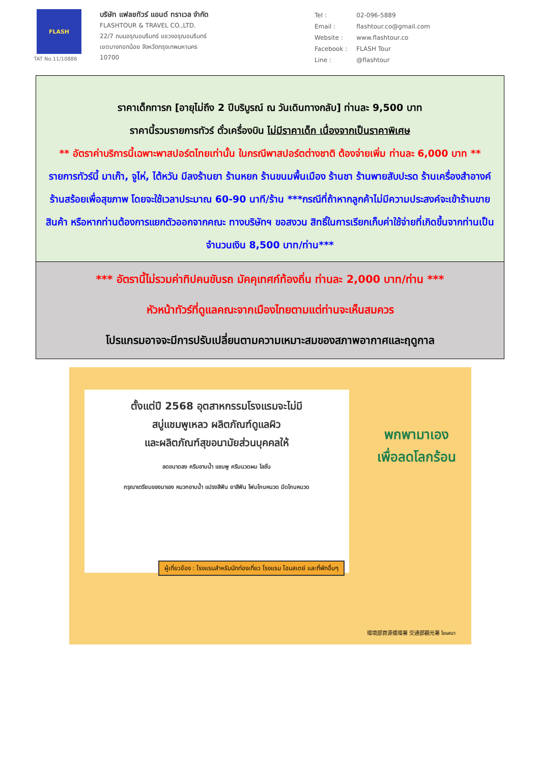FLASH
TAT No.11/10886
บริษัท แฟลชทัวร์ แอนด์ ทราเวล จำกัด
FLASHTOUR & TRAVEL CO.,LTD.
22/7 ถนนอรุณอมรินทร์ แขวงอรุณอมรินทร์
เขตบางกอกน้อย จังหวัดกรุงเทพมหานคร
10700
| Tel : | 02-096-5889 |
| Email : | flashtour.co@gmail.com |
| Website : | www.flashtour.co |
| Facebook : | FLASH Tour |
| Line : | @flashtour |
ราคาเด็กทารก [อายุไม่ถึง 2 ปีบริบูรณ์ ณ วันเดินทางกลับ] ท่านละ 9,500 บาท
ราคานี้รวมรายการทัวร์ ตั๋วเครื่องบิน ไม่มีราคาเด็ก เนื่องจากเป็นราคาพิเศษ
** อัตราค่าบริการนี้เฉพาะพาสปอร์ตไทยเท่านั้น ในกรณีพาสปอร์ตต่างชาติ ต้องจ่ายเพิ่ม ท่านละ 6,000 บาท **
รายการทัวร์นี้ มาเก๊า, จูไห่, ไต้หวัน มีลงร้านยา ร้านหยก ร้านขนมพื้นเมือง ร้านชา ร้านพายสับปะรด ร้านเครื่องสำอางค์ ร้านสร้อยเพื่อสุขภาพ โดยจะใช้เวลาประมาณ 60-90 นาที/ร้าน ***กรณีที่ถ้าหากลูกค้าไม่มีความประสงค์จะเข้าร้านขายสินค้า หรือหากท่านต้องการแยกตัวออกจากคณะ ทางบริษัทฯ ขอสงวน สิทธิ์ในการเรียกเก็บค่าใช้จ่ายที่เกิดขึ้นจากท่านเป็นจำนวนเงิน 8,500 บาท/ท่าน***
*** อัตรานี้ไม่รวมค่าทิปคนขับรถ มัคคุเทศก์ท้องถิ่น ท่านละ 2,000 บาท/ท่าน ***
หัวหน้าทัวร์ที่ดูแลคณะจากเมืองไทยตามแต่ท่านจะเห็นสมควร
โปรแกรมอาจจะมีการปรับเปลี่ยนตามความเหมาะสมของสภาพอากาศและฤดูกาล
ตั้งแต่ปี 2568 อุตสาหกรรมโรงแรมจะไม่มี
สบู่แชมพูเหลว ผลิตภัณฑ์ดูแลผิว
และผลิตภัณฑ์สุขอนามัยส่วนบุคคลให้
ลดขนาดลง ครีมอาบน้ำ แชมพู ครีมนวดผม โลชั่น
กรุณาเตรียมของมาเอง หมวกอาบน้ำ แปรงสีฟัน ยาสีฟัน โฟมโกนหนวด มีดโกนหนวด
พกพามาเอง
เพื่อลดโลกร้อน
ผู้เกี่ยวข้อง : โรงแรมสำหรับนักท่องเที่ยว โรงแรม โฮมสเตย์ และที่พักอื่นๆ
環境部資源循環署 交通部觀光署 โฆษณา